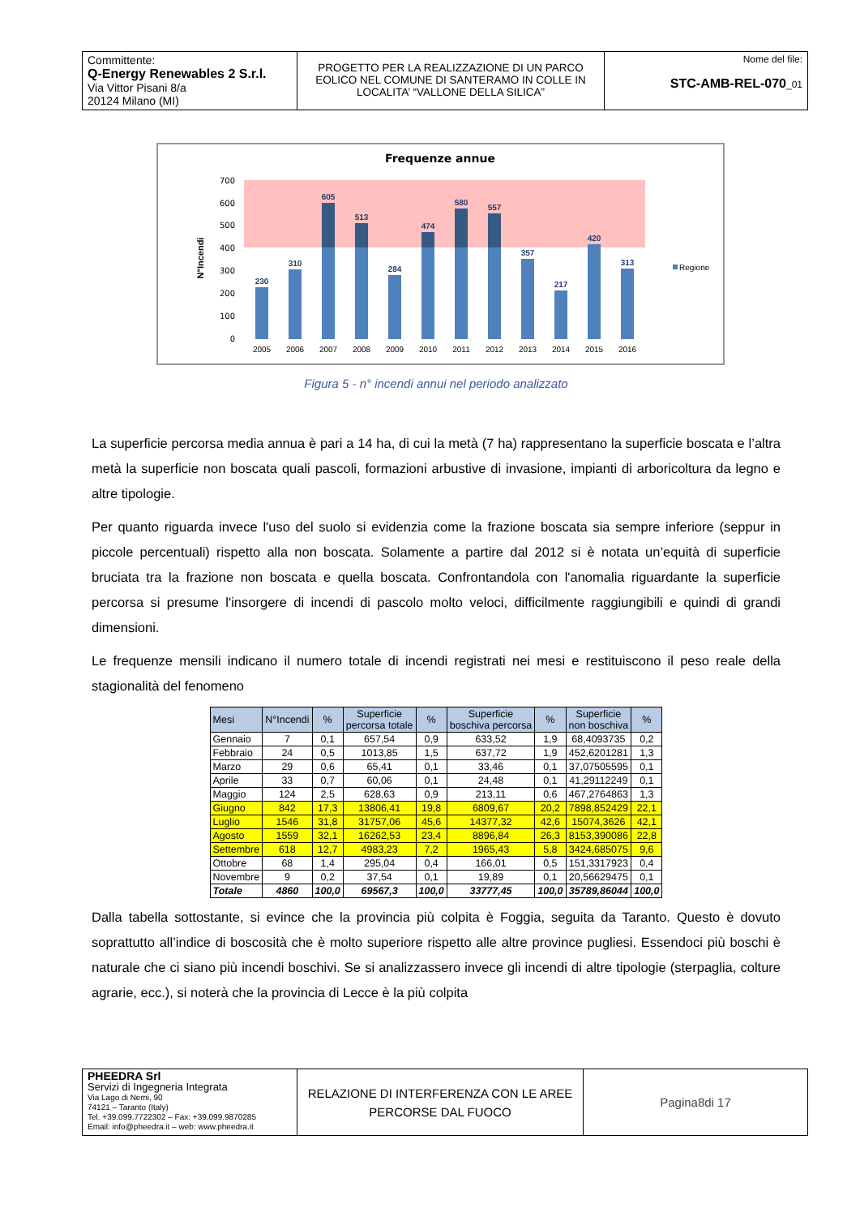| Committente: Q-Energy Renewables 2 S.r.l. Via Vittor Pisani 8/a 20124 Milano (MI) | PROGETTO PER LA REALIZZAZIONE DI UN PARCO EOLICO NEL COMUNE DI SANTERAMO IN COLLE IN LOCALITA’ “VALLONE DELLA SILICA” | Nome del file: STC-AMB-REL-070 _01 |
Frequenze annue
700
600
500
400
300
200
100
0
N°Incendi
230
310
605
513
284
474
580
557
357
217
420
313
2005
2006
2007
2008
2009
2010
2011
2012
2013
2014
2015
2016
Regione
Figura 5 - n° incendi annui nel periodo analizzato
La superficie percorsa media annua è pari a 14 ha, di cui la metà (7 ha) rappresentano la superficie boscata e l’altra metà la superficie non boscata quali pascoli, formazioni arbustive di invasione, impianti di arboricoltura da legno e altre tipologie.
Per quanto riguarda invece l'uso del suolo si evidenzia come la frazione boscata sia sempre inferiore (seppur in piccole percentuali) rispetto alla non boscata. Solamente a partire dal 2012 si è notata un’equità di superficie bruciata tra la frazione non boscata e quella boscata. Confrontandola con l'anomalia riguardante la superficie percorsa si presume l'insorgere di incendi di pascolo molto veloci, difficilmente raggiungibili e quindi di grandi dimensioni.
Le frequenze mensili indicano il numero totale di incendi registrati nei mesi e restituiscono il peso reale della stagionalità del fenomeno
| Mesi | N°Incendi | % | Superficie percorsa totale | % | Superficie boschiva percorsa | % | Superficie non boschiva | % |
| --- | --- | --- | --- | --- | --- | --- | --- | --- |
| Gennaio | 7 | 0,1 | 657,54 | 0,9 | 633,52 | 1,9 | 68,4093735 | 0,2 |
| Febbraio | 24 | 0,5 | 1013,85 | 1,5 | 637,72 | 1,9 | 452,6201281 | 1,3 |
| Marzo | 29 | 0,6 | 65,41 | 0,1 | 33,46 | 0,1 | 37,07505595 | 0,1 |
| Aprile | 33 | 0,7 | 60,06 | 0,1 | 24,48 | 0,1 | 41,29112249 | 0,1 |
| Maggio | 124 | 2,5 | 628,63 | 0,9 | 213,11 | 0,6 | 467,2764863 | 1,3 |
| Giugno | 842 | 17,3 | 13806,41 | 19,8 | 6809,67 | 20,2 | 7898,852429 | 22,1 |
| Luglio | 1546 | 31,8 | 31757,06 | 45,6 | 14377,32 | 42,6 | 15074,3626 | 42,1 |
| Agosto | 1559 | 32,1 | 16262,53 | 23,4 | 8896,84 | 26,3 | 8153,390086 | 22,8 |
| Settembre | 618 | 12,7 | 4983,23 | 7,2 | 1965,43 | 5,8 | 3424,685075 | 9,6 |
| Ottobre | 68 | 1,4 | 295,04 | 0,4 | 166,01 | 0,5 | 151,3317923 | 0,4 |
| Novembre | 9 | 0,2 | 37,54 | 0,1 | 19,89 | 0,1 | 20,56629475 | 0,1 |
| Totale | 4860 | 100,0 | 69567,3 | 100,0 | 33777,45 | 100,0 | 35789,86044 | 100,0 |
Dalla tabella sottostante, si evince che la provincia più colpita è Foggia, seguita da Taranto. Questo è dovuto soprattutto all’indice di boscosità che è molto superiore rispetto alle altre province pugliesi. Essendoci più boschi è naturale che ci siano più incendi boschivi. Se si analizzassero invece gli incendi di altre tipologie (sterpaglia, colture agrarie, ecc.), si noterà che la provincia di Lecce è la più colpita
| PHEEDRA Srl Servizi di Ingegneria Integrata Via Lago di Nemi, 90 74121 – Taranto (Italy) Tel. +39.099.7722302 – Fax: +39.099.9870285 Email: info@pheedra.it – web: www.pheedra.it | RELAZIONE DI INTERFERENZA CON LE AREE PERCORSE DAL FUOCO | Pagina8di 17 |